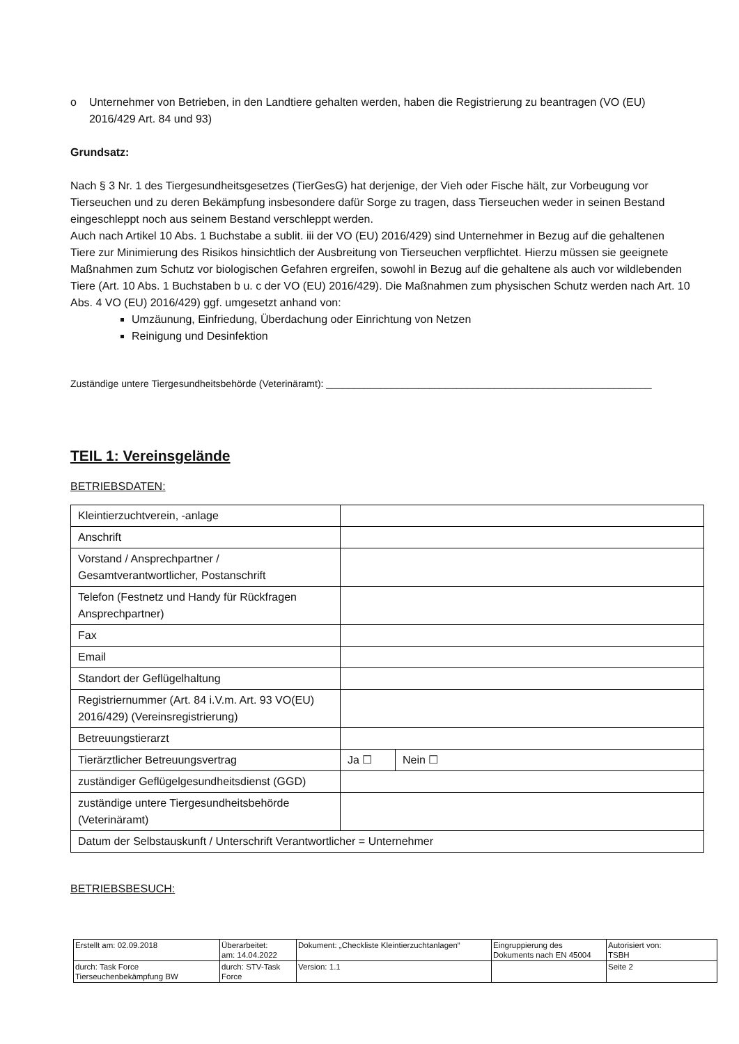o Unternehmer von Betrieben, in den Landtiere gehalten werden, haben die Registrierung zu beantragen (VO (EU) 2016/429 Art. 84 und 93)
Grundsatz:
Nach § 3 Nr. 1 des Tiergesundheitsgesetzes (TierGesG) hat derjenige, der Vieh oder Fische hält, zur Vorbeugung vor Tierseuchen und zu deren Bekämpfung insbesondere dafür Sorge zu tragen, dass Tierseuchen weder in seinen Bestand eingeschleppt noch aus seinem Bestand verschleppt werden.
Auch nach Artikel 10 Abs. 1 Buchstabe a sublit. iii der VO (EU) 2016/429) sind Unternehmer in Bezug auf die gehaltenen Tiere zur Minimierung des Risikos hinsichtlich der Ausbreitung von Tierseuchen verpflichtet. Hierzu müssen sie geeignete Maßnahmen zum Schutz vor biologischen Gefahren ergreifen, sowohl in Bezug auf die gehaltene als auch vor wildlebenden Tiere (Art. 10 Abs. 1 Buchstaben b u. c der VO (EU) 2016/429). Die Maßnahmen zum physischen Schutz werden nach Art. 10 Abs. 4 VO (EU) 2016/429) ggf. umgesetzt anhand von:
Umzäunung, Einfriedung, Überdachung oder Einrichtung von Netzen
Reinigung und Desinfektion
Zuständige untere Tiergesundheitsbehörde (Veterinäramt): ____________________________________________________________
TEIL 1: Vereinsgelände
BETRIEBSDATEN:
| Kleintierzuchtverein, -anlage | | |
| Anschrift | | |
| Vorstand / Ansprechpartner / Gesamtverantwortlicher, Postanschrift | | |
| Telefon (Festnetz und Handy für Rückfragen Ansprechpartner) | | |
| Fax | | |
| Email | | |
| Standort der Geflügelhaltung | | |
| Registriernummer (Art. 84 i.V.m. Art. 93 VO(EU) 2016/429) (Vereinsregistrierung) | | |
| Betreuungstierarzt | | |
| Tierärztlicher Betreuungsvertrag | Ja ☐ | Nein ☐ |
| zuständiger Geflügelgesundheitsdienst (GGD) | | |
| zuständige untere Tiergesundheitsbehörde (Veterinäramt) | | |
| Datum der Selbstauskunft / Unterschrift Verantwortlicher = Unternehmer | | |
BETRIEBSBESUCH:
| Erstellt am: 02.09.2018 | Überarbeitet: am: 14.04.2022 | Dokument: „Checkliste Kleintierzuchtanlagen“ | Eingruppierung des Dokuments nach EN 45004 | Autorisiert von: TSBH |
| durch: Task Force Tierseuchenbekämpfung BW | durch: STV-Task Force | Version: 1.1 | | Seite 2 |